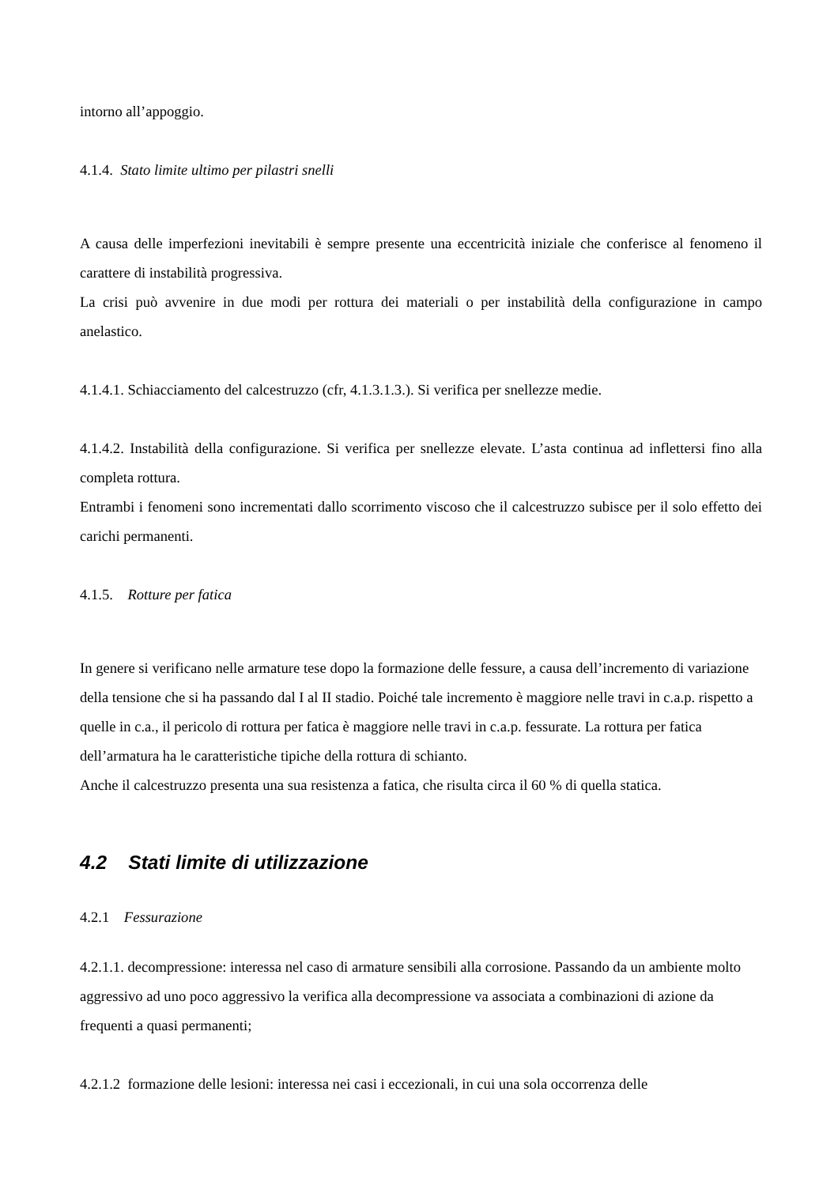intorno all’appoggio.
4.1.4. Stato limite ultimo per pilastri snelli
A causa delle imperfezioni inevitabili è sempre presente una eccentricità iniziale che conferisce al fenomeno il carattere di instabilità progressiva.
La crisi può avvenire in due modi per rottura dei materiali o per instabilità della configurazione in campo anelastico.
4.1.4.1. Schiacciamento del calcestruzzo (cfr, 4.1.3.1.3.). Si verifica per snellezze medie.
4.1.4.2. Instabilità della configurazione. Si verifica per snellezze elevate. L’asta continua ad inflettersi fino alla completa rottura.
Entrambi i fenomeni sono incrementati dallo scorrimento viscoso che il calcestruzzo subisce per il solo effetto dei carichi permanenti.
4.1.5. Rotture per fatica
In genere si verificano nelle armature tese dopo la formazione delle fessure, a causa dell’incremento di variazione della tensione che si ha passando dal I al II stadio. Poiché tale incremento è maggiore nelle travi in c.a.p. rispetto a quelle in c.a., il pericolo di rottura per fatica è maggiore nelle travi in c.a.p. fessurate. La rottura per fatica dell’armatura ha le caratteristiche tipiche della rottura di schianto.
Anche il calcestruzzo presenta una sua resistenza a fatica, che risulta circa il 60 % di quella statica.
4.2 Stati limite di utilizzazione
4.2.1 Fessurazione
4.2.1.1. decompressione: interessa nel caso di armature sensibili alla corrosione. Passando da un ambiente molto aggressivo ad uno poco aggressivo la verifica alla decompressione va associata a combinazioni di azione da frequenti a quasi permanenti;
4.2.1.2 formazione delle lesioni: interessa nei casi i eccezionali, in cui una sola occorrenza delle